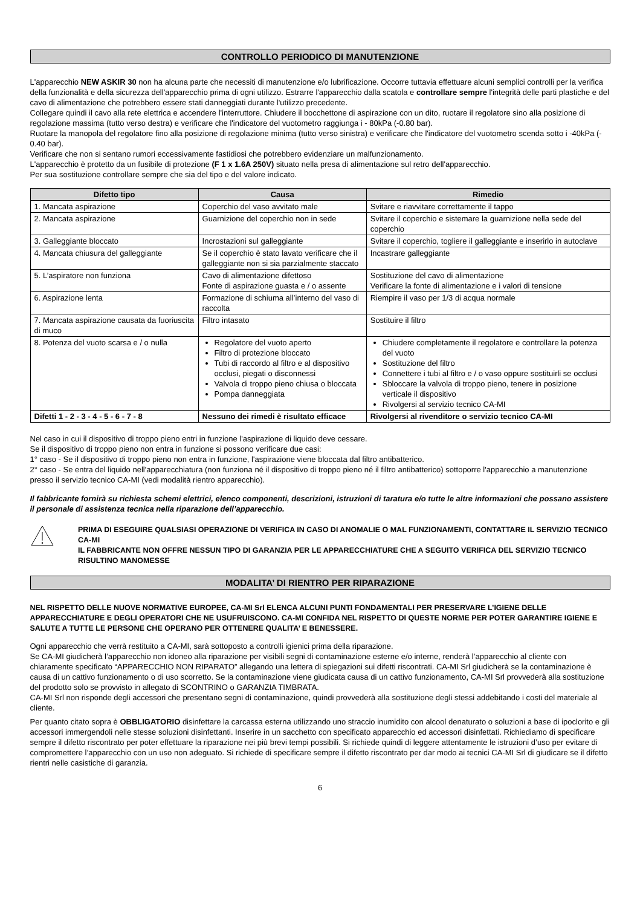CONTROLLO PERIODICO DI MANUTENZIONE
L'apparecchio NEW ASKIR 30 non ha alcuna parte che necessiti di manutenzione e/o lubrificazione. Occorre tuttavia effettuare alcuni semplici controlli per la verifica della funzionalità e della sicurezza dell'apparecchio prima di ogni utilizzo. Estrarre l'apparecchio dalla scatola e controllare sempre l'integrità delle parti plastiche e del cavo di alimentazione che potrebbero essere stati danneggiati durante l'utilizzo precedente.
Collegare quindi il cavo alla rete elettrica e accendere l'interruttore. Chiudere il bocchettone di aspirazione con un dito, ruotare il regolatore sino alla posizione di regolazione massima (tutto verso destra) e verificare che l'indicatore del vuotometro raggiunga i - 80kPa (-0.80 bar).
Ruotare la manopola del regolatore fino alla posizione di regolazione minima (tutto verso sinistra) e verificare che l'indicatore del vuotometro scenda sotto i -40kPa (- 0.40 bar).
Verificare che non si sentano rumori eccessivamente fastidiosi che potrebbero evidenziare un malfunzionamento.
L'apparecchio è protetto da un fusibile di protezione (F 1 x 1.6A 250V) situato nella presa di alimentazione sul retro dell'apparecchio.
Per sua sostituzione controllare sempre che sia del tipo e del valore indicato.
| Difetto tipo | Causa | Rimedio |
| --- | --- | --- |
| 1. Mancata aspirazione | Coperchio del vaso avvitato male | Svitare e riavvitare correttamente il tappo |
| 2. Mancata aspirazione | Guarnizione del coperchio non in sede | Svitare il coperchio e sistemare la guarnizione nella sede del coperchio |
| 3. Galleggiante bloccato | Incrostazioni sul galleggiante | Svitare il coperchio, togliere il galleggiante e inserirlo in autoclave |
| 4. Mancata chiusura del galleggiante | Se il coperchio è stato lavato verificare che il galleggiante non si sia parzialmente staccato | Incastrare galleggiante |
| 5. L’aspiratore non funziona | Cavo di alimentazione difettoso Fonte di aspirazione guasta e / o assente | Sostituzione del cavo di alimentazione Verificare la fonte di alimentazione e i valori di tensione |
| 6. Aspirazione lenta | Formazione di schiuma all’interno del vaso di raccolta | Riempire il vaso per 1/3 di acqua normale |
| 7. Mancata aspirazione causata da fuoriuscita di muco | Filtro intasato | Sostituire il filtro |
| 8. Potenza del vuoto scarsa e / o nulla | Regolatore del vuoto aperto Filtro di protezione bloccato Tubi di raccordo al filtro e al dispositivo occlusi, piegati o disconnessi Valvola di troppo pieno chiusa o bloccata Pompa danneggiata | Chiudere completamente il regolatore e controllare la potenza del vuoto Sostituzione del filtro Connettere i tubi al filtro e / o vaso oppure sostituirli se occlusi Sbloccare la valvola di troppo pieno, tenere in posizione verticale il dispositivo Rivolgersi al servizio tecnico CA-MI |
| Difetti 1 - 2 - 3 - 4 - 5 - 6 - 7 - 8 | Nessuno dei rimedi è risultato efficace | Rivolgersi al rivenditore o servizio tecnico CA-MI |
Nel caso in cui il dispositivo di troppo pieno entri in funzione l'aspirazione di liquido deve cessare.
Se il dispositivo di troppo pieno non entra in funzione si possono verificare due casi:
1° caso - Se il dispositivo di troppo pieno non entra in funzione, l'aspirazione viene bloccata dal filtro antibatterico.
2° caso - Se entra del liquido nell'apparecchiatura (non funziona né il dispositivo di troppo pieno né il filtro antibatterico) sottoporre l'apparecchio a manutenzione presso il servizio tecnico CA-MI (vedi modalità rientro apparecchio).
Il fabbricante fornirà su richiesta schemi elettrici, elenco componenti, descrizioni, istruzioni di taratura e/o tutte le altre informazioni che possano assistere il personale di assistenza tecnica nella riparazione dell’apparecchio.
PRIMA DI ESEGUIRE QUALSIASI OPERAZIONE DI VERIFICA IN CASO DI ANOMALIE O MAL FUNZIONAMENTI, CONTATTARE IL SERVIZIO TECNICO CA-MI
IL FABBRICANTE NON OFFRE NESSUN TIPO DI GARANZIA PER LE APPARECCHIATURE CHE A SEGUITO VERIFICA DEL SERVIZIO TECNICO RISULTINO MANOMESSE
MODALITA’ DI RIENTRO PER RIPARAZIONE
NEL RISPETTO DELLE NUOVE NORMATIVE EUROPEE, CA-MI Srl ELENCA ALCUNI PUNTI FONDAMENTALI PER PRESERVARE L’IGIENE DELLE APPARECCHIATURE E DEGLI OPERATORI CHE NE USUFRUISCONO. CA-MI CONFIDA NEL RISPETTO DI QUESTE NORME PER POTER GARANTIRE IGIENE E SALUTE A TUTTE LE PERSONE CHE OPERANO PER OTTENERE QUALITA’ E BENESSERE.
Ogni apparecchio che verrà restituito a CA-MI, sarà sottoposto a controlli igienici prima della riparazione.
Se CA-MI giudicherà l’apparecchio non idoneo alla riparazione per visibili segni di contaminazione esterne e/o interne, renderà l’apparecchio al cliente con chiaramente specificato “APPARECCHIO NON RIPARATO” allegando una lettera di spiegazioni sui difetti riscontrati. CA-MI Srl giudicherà se la contaminazione è causa di un cattivo funzionamento o di uso scorretto. Se la contaminazione viene giudicata causa di un cattivo funzionamento, CA-MI Srl provvederà alla sostituzione del prodotto solo se provvisto in allegato di SCONTRINO o GARANZIA TIMBRATA.
CA-MI Srl non risponde degli accessori che presentano segni di contaminazione, quindi provvederà alla sostituzione degli stessi addebitando i costi del materiale al cliente.
Per quanto citato sopra è OBBLIGATORIO disinfettare la carcassa esterna utilizzando uno straccio inumidito con alcool denaturato o soluzioni a base di ipoclorito e gli accessori immergendoli nelle stesse soluzioni disinfettanti. Inserire in un sacchetto con specificato apparecchio ed accessori disinfettati. Richiediamo di specificare sempre il difetto riscontrato per poter effettuare la riparazione nei più brevi tempi possibili. Si richiede quindi di leggere attentamente le istruzioni d’uso per evitare di compromettere l’apparecchio con un uso non adeguato. Si richiede di specificare sempre il difetto riscontrato per dar modo ai tecnici CA-MI Srl di giudicare se il difetto rientri nelle casistiche di garanzia.
6